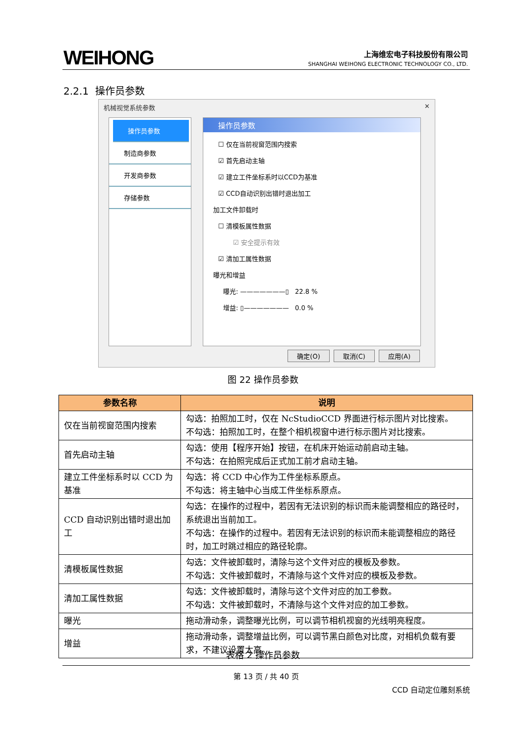WEIHONG
上海维宏电子科技股份有限公司
SHANGHAI WEIHONG ELECTRONIC TECHNOLOGY CO., LTD.
2.2.1 操作员参数
机械视觉系统参数 ✕
操作员参数
制造商参数
开发商参数
存储参数
操作员参数
☐ 仅在当前视窗范围内搜索
☑ 首先启动主轴
☑ 建立工件坐标系时以CCD为基准
☑ CCD自动识别出错时退出加工
加工文件卸载时
☐ 清模板属性数据
☑ 安全提示有效
☑ 清加工属性数据
曝光和增益
曝光: ———————▯ 22.8 %
增益: ▯——————— 0.0 %
确定(O) 取消(C) 应用(A)
图 22 操作员参数
| 参数名称 | 说明 |
| --- | --- |
| 仅在当前视窗范围内搜索 | 勾选：拍照加工时，仅在 NcStudioCCD 界面进行标示图片对比搜索。 不勾选：拍照加工时，在整个相机视窗中进行标示图片对比搜索。 |
| 首先启动主轴 | 勾选：使用【程序开始】按钮，在机床开始运动前启动主轴。 不勾选：在拍照完成后正式加工前才启动主轴。 |
| 建立工件坐标系时以 CCD 为基准 | 勾选：将 CCD 中心作为工件坐标系原点。 不勾选：将主轴中心当成工件坐标系原点。 |
| CCD 自动识别出错时退出加工 | 勾选：在操作的过程中，若因有无法识别的标识而未能调整相应的路径时，系统退出当前加工。 不勾选：在操作的过程中。若因有无法识别的标识而未能调整相应的路径时，加工时跳过相应的路径轮廓。 |
| 清模板属性数据 | 勾选：文件被卸载时，清除与这个文件对应的模板及参数。 不勾选：文件被卸载时，不清除与这个文件对应的模板及参数。 |
| 清加工属性数据 | 勾选：文件被卸载时，清除与这个文件对应的加工参数。 不勾选：文件被卸载时，不清除与这个文件对应的加工参数。 |
| 曝光 | 拖动滑动条，调整曝光比例，可以调节相机视窗的光线明亮程度。 |
| 增益 | 拖动滑动条，调整增益比例，可以调节黑白颜色对比度，对相机负载有要求，不建议设置太高。 |
表格 2 操作员参数
第 13 页 / 共 40 页
CCD 自动定位雕刻系统